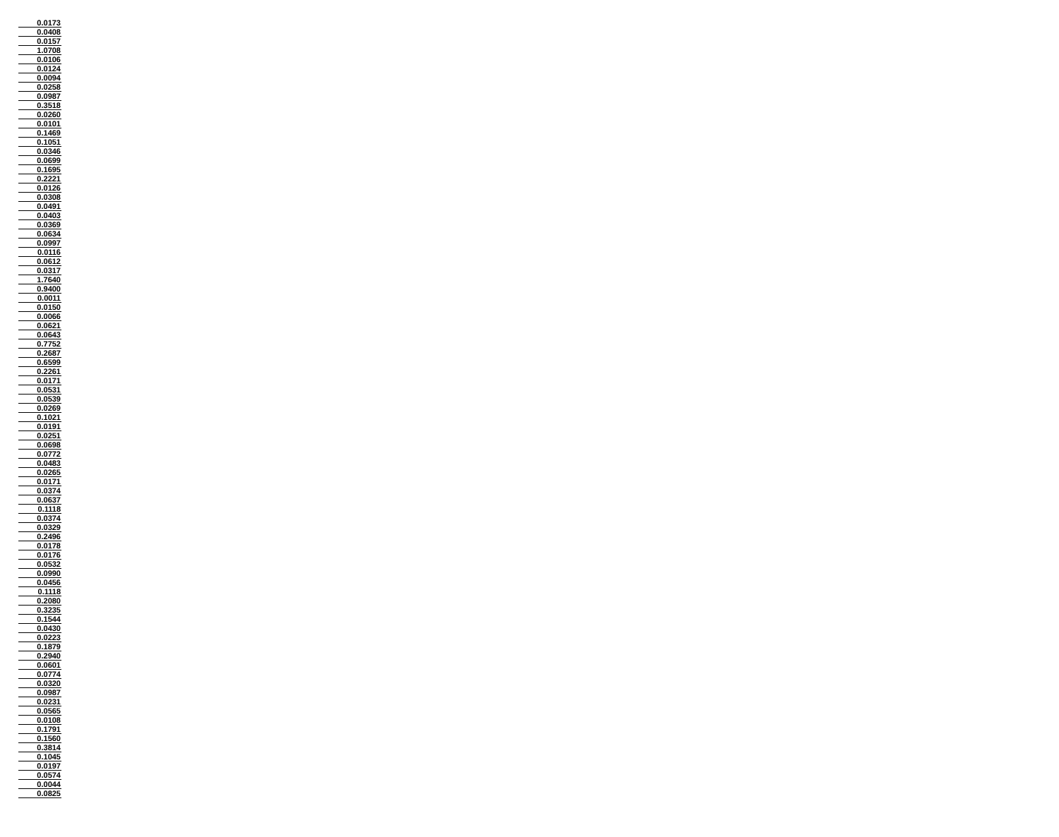| 0.0173 |
| 0.0408 |
| 0.0157 |
| 1.0708 |
| 0.0106 |
| 0.0124 |
| 0.0094 |
| 0.0258 |
| 0.0987 |
| 0.3518 |
| 0.0260 |
| 0.0101 |
| 0.1469 |
| 0.1051 |
| 0.0346 |
| 0.0699 |
| 0.1695 |
| 0.2221 |
| 0.0126 |
| 0.0308 |
| 0.0491 |
| 0.0403 |
| 0.0369 |
| 0.0634 |
| 0.0997 |
| 0.0116 |
| 0.0612 |
| 0.0317 |
| 1.7640 |
| 0.9400 |
| 0.0011 |
| 0.0150 |
| 0.0066 |
| 0.0621 |
| 0.0643 |
| 0.7752 |
| 0.2687 |
| 0.6599 |
| 0.2261 |
| 0.0171 |
| 0.0531 |
| 0.0539 |
| 0.0269 |
| 0.1021 |
| 0.0191 |
| 0.0251 |
| 0.0698 |
| 0.0772 |
| 0.0483 |
| 0.0265 |
| 0.0171 |
| 0.0374 |
| 0.0637 |
| 0.1118 |
| 0.0374 |
| 0.0329 |
| 0.2496 |
| 0.0178 |
| 0.0176 |
| 0.0532 |
| 0.0990 |
| 0.0456 |
| 0.1118 |
| 0.2080 |
| 0.3235 |
| 0.1544 |
| 0.0430 |
| 0.0223 |
| 0.1879 |
| 0.2940 |
| 0.0601 |
| 0.0774 |
| 0.0320 |
| 0.0987 |
| 0.0231 |
| 0.0565 |
| 0.0108 |
| 0.1791 |
| 0.1560 |
| 0.3814 |
| 0.1045 |
| 0.0197 |
| 0.0574 |
| 0.0044 |
| 0.0825 |